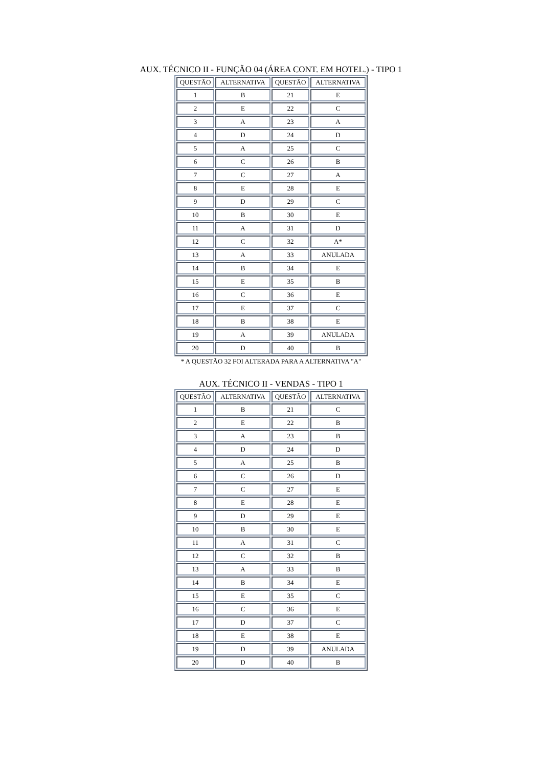AUX. TÉCNICO II - FUNÇÃO 04 (ÁREA CONT. EM HOTEL.) - TIPO 1
| QUESTÃO | ALTERNATIVA | QUESTÃO | ALTERNATIVA |
| --- | --- | --- | --- |
| 1 | B | 21 | E |
| 2 | E | 22 | C |
| 3 | A | 23 | A |
| 4 | D | 24 | D |
| 5 | A | 25 | C |
| 6 | C | 26 | B |
| 7 | C | 27 | A |
| 8 | E | 28 | E |
| 9 | D | 29 | C |
| 10 | B | 30 | E |
| 11 | A | 31 | D |
| 12 | C | 32 | A* |
| 13 | A | 33 | ANULADA |
| 14 | B | 34 | E |
| 15 | E | 35 | B |
| 16 | C | 36 | E |
| 17 | E | 37 | C |
| 18 | B | 38 | E |
| 19 | A | 39 | ANULADA |
| 20 | D | 40 | B |
* A QUESTÃO 32 FOI ALTERADA PARA A ALTERNATIVA "A"
AUX. TÉCNICO II - VENDAS - TIPO 1
| QUESTÃO | ALTERNATIVA | QUESTÃO | ALTERNATIVA |
| --- | --- | --- | --- |
| 1 | B | 21 | C |
| 2 | E | 22 | B |
| 3 | A | 23 | B |
| 4 | D | 24 | D |
| 5 | A | 25 | B |
| 6 | C | 26 | D |
| 7 | C | 27 | E |
| 8 | E | 28 | E |
| 9 | D | 29 | E |
| 10 | B | 30 | E |
| 11 | A | 31 | C |
| 12 | C | 32 | B |
| 13 | A | 33 | B |
| 14 | B | 34 | E |
| 15 | E | 35 | C |
| 16 | C | 36 | E |
| 17 | D | 37 | C |
| 18 | E | 38 | E |
| 19 | D | 39 | ANULADA |
| 20 | D | 40 | B |